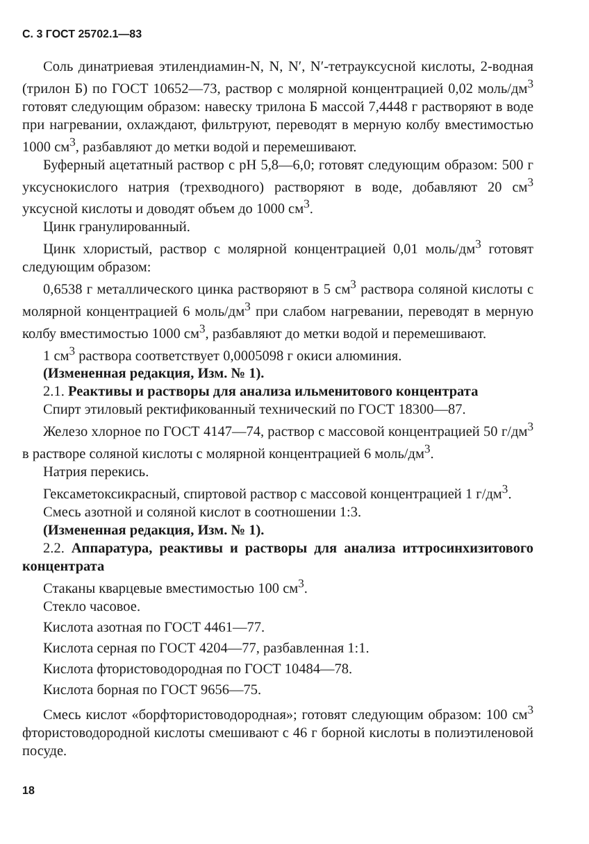С. 3 ГОСТ 25702.1—83
Соль динатриевая этилендиамин-N, N, N′, N′-тетрауксусной кислоты, 2-водная (трилон Б) по ГОСТ 10652—73, раствор с молярной концентрацией 0,02 моль/дм<sup>3</sup> готовят следующим образом: навеску трилона Б массой 7,4448 г растворяют в воде при нагревании, охлаждают, фильтруют, переводят в мерную колбу вместимостью 1000 см<sup>3</sup>, разбавляют до метки водой и перемешивают.
Буферный ацетатный раствор с pH 5,8—6,0; готовят следующим образом: 500 г уксуснокислого натрия (трехводного) растворяют в воде, добавляют 20 см<sup>3</sup> уксусной кислоты и доводят объем до 1000 см<sup>3</sup>.
Цинк гранулированный.
Цинк хлористый, раствор с молярной концентрацией 0,01 моль/дм<sup>3</sup> готовят следующим образом:
0,6538 г металлического цинка растворяют в 5 см<sup>3</sup> раствора соляной кислоты с молярной концентрацией 6 моль/дм<sup>3</sup> при слабом нагревании, переводят в мерную колбу вместимостью 1000 см<sup>3</sup>, разбавляют до метки водой и перемешивают.
1 см<sup>3</sup> раствора соответствует 0,0005098 г окиси алюминия.
(Измененная редакция, Изм. № 1).
2.1. Реактивы и растворы для анализа ильменитового концентрата
Спирт этиловый ректификованный технический по ГОСТ 18300—87.
Железо хлорное по ГОСТ 4147—74, раствор с массовой концентрацией 50 г/дм<sup>3</sup> в растворе соляной кислоты с молярной концентрацией 6 моль/дм<sup>3</sup>.
Натрия перекись.
Гексаметоксикрасный, спиртовой раствор с массовой концентрацией 1 г/дм<sup>3</sup>.
Смесь азотной и соляной кислот в соотношении 1:3.
(Измененная редакция, Изм. № 1).
2.2. Аппаратура, реактивы и растворы для анализа иттросинхизитового концентрата
Стаканы кварцевые вместимостью 100 см<sup>3</sup>.
Стекло часовое.
Кислота азотная по ГОСТ 4461—77.
Кислота серная по ГОСТ 4204—77, разбавленная 1:1.
Кислота фтористоводородная по ГОСТ 10484—78.
Кислота борная по ГОСТ 9656—75.
Смесь кислот «борфтористоводородная»; готовят следующим образом: 100 см<sup>3</sup> фтористоводородной кислоты смешивают с 46 г борной кислоты в полиэтиленовой посуде.
18